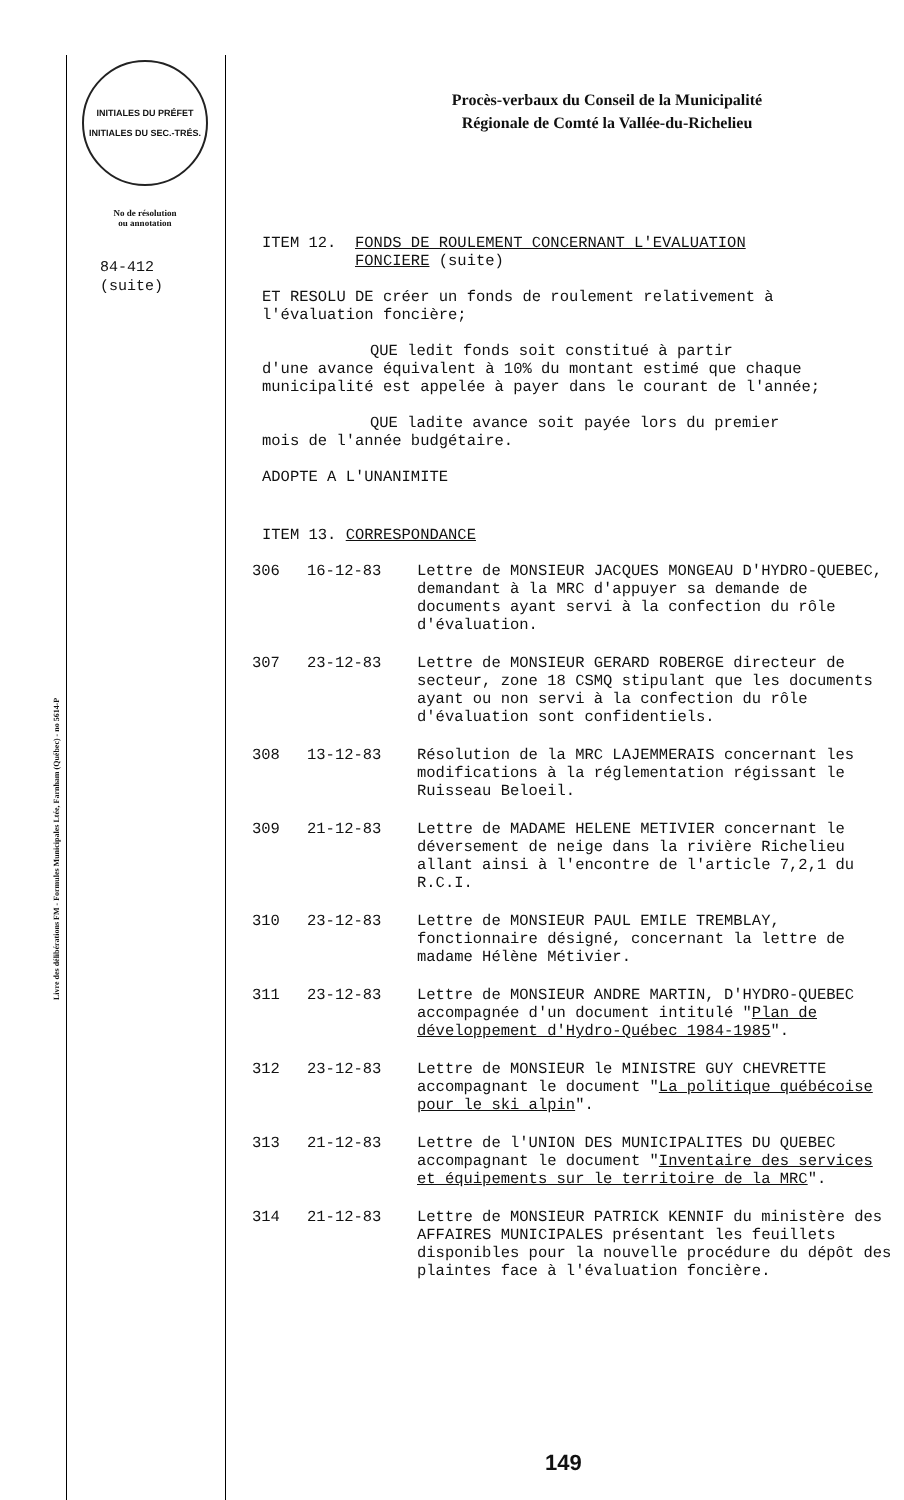INITIALES DU PRÉFET
INITIALES DU SEC.-TRÉS.
No de résolution
ou annotation
84-412
(suite)
Livre des délibérations FM - Formules Municipales Ltée, Farnham (Québec) - no 5614-P
Procès-verbaux du Conseil de la Municipalité
Régionale de Comté la Vallée-du-Richelieu
ITEM 12. FONDS DE ROULEMENT CONCERNANT L'EVALUATION
FONCIERE (suite)
ET RESOLU DE créer un fonds de roulement relativement à l'évaluation foncière;
QUE ledit fonds soit constitué à partir
d'une avance équivalent à 10% du montant estimé que chaque municipalité est appelée à payer dans le courant de l'année;
QUE ladite avance soit payée lors du premier
mois de l'année budgétaire.
ADOPTE A L'UNANIMITE
ITEM 13. CORRESPONDANCE
306 16-12-83 Lettre de MONSIEUR JACQUES MONGEAU D'HYDRO-QUEBEC, demandant à la MRC d'appuyer sa demande de documents ayant servi à la confection du rôle d'évaluation.
307 23-12-83 Lettre de MONSIEUR GERARD ROBERGE directeur de secteur, zone 18 CSMQ stipulant que les documents ayant ou non servi à la confection du rôle d'évaluation sont confidentiels.
308 13-12-83 Résolution de la MRC LAJEMMERAIS concernant les modifications à la réglementation régissant le Ruisseau Beloeil.
309 21-12-83 Lettre de MADAME HELENE METIVIER concernant le déversement de neige dans la rivière Richelieu allant ainsi à l'encontre de l'article 7,2,1 du R.C.I.
310 23-12-83 Lettre de MONSIEUR PAUL EMILE TREMBLAY, fonctionnaire désigné, concernant la lettre de madame Hélène Métivier.
311 23-12-83 Lettre de MONSIEUR ANDRE MARTIN, D'HYDRO-QUEBEC accompagnée d'un document intitulé "Plan de développement d'Hydro-Québec 1984-1985".
312 23-12-83 Lettre de MONSIEUR le MINISTRE GUY CHEVRETTE accompagnant le document "La politique québécoise pour le ski alpin".
313 21-12-83 Lettre de l'UNION DES MUNICIPALITES DU QUEBEC accompagnant le document "Inventaire des services et équipements sur le territoire de la MRC".
314 21-12-83 Lettre de MONSIEUR PATRICK KENNIF du ministère des AFFAIRES MUNICIPALES présentant les feuillets disponibles pour la nouvelle procédure du dépôt des plaintes face à l'évaluation foncière.
149